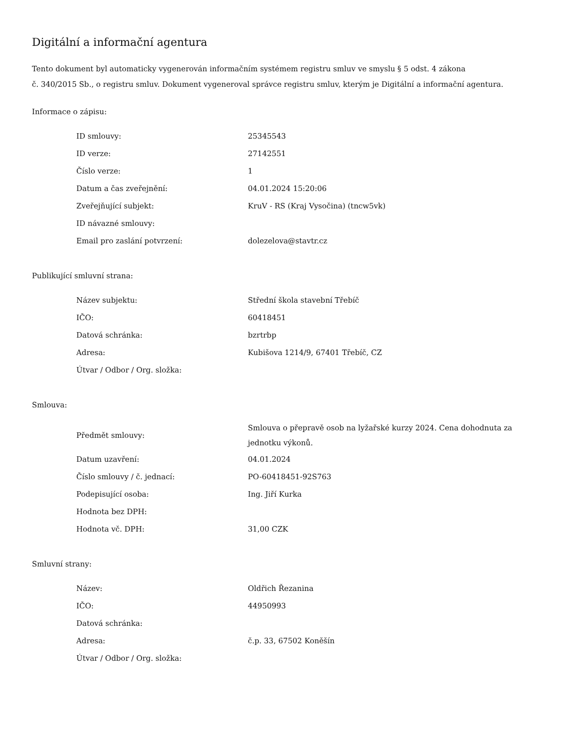Digitální a informační agentura
Tento dokument byl automaticky vygenerován informačním systémem registru smluv ve smyslu § 5 odst. 4 zákona
č. 340/2015 Sb., o registru smluv. Dokument vygeneroval správce registru smluv, kterým je Digitální a informační agentura.
Informace o zápisu:
| ID smlouvy: | 25345543 |
| ID verze: | 27142551 |
| Číslo verze: | 1 |
| Datum a čas zveřejnění: | 04.01.2024 15:20:06 |
| Zveřejňující subjekt: | KruV - RS (Kraj Vysočina) (tncw5vk) |
| ID návazné smlouvy: | |
| Email pro zaslání potvrzení: | dolezelova@stavtr.cz |
Publikující smluvní strana:
| Název subjektu: | Střední škola stavební Třebíč |
| IČO: | 60418451 |
| Datová schránka: | bzrtrbp |
| Adresa: | Kubišova 1214/9, 67401 Třebíč, CZ |
| Útvar / Odbor / Org. složka: | |
Smlouva:
| Předmět smlouvy: | Smlouva o přepravě osob na lyžařské kurzy 2024. Cena dohodnuta za jednotku výkonů. |
| Datum uzavření: | 04.01.2024 |
| Číslo smlouvy / č. jednací: | PO-60418451-92S763 |
| Podepisující osoba: | Ing. Jiří Kurka |
| Hodnota bez DPH: | |
| Hodnota vč. DPH: | 31,00 CZK |
Smluvní strany:
| Název: | Oldřich Řezanina |
| IČO: | 44950993 |
| Datová schránka: | |
| Adresa: | č.p. 33, 67502 Koněšín |
| Útvar / Odbor / Org. složka: | |